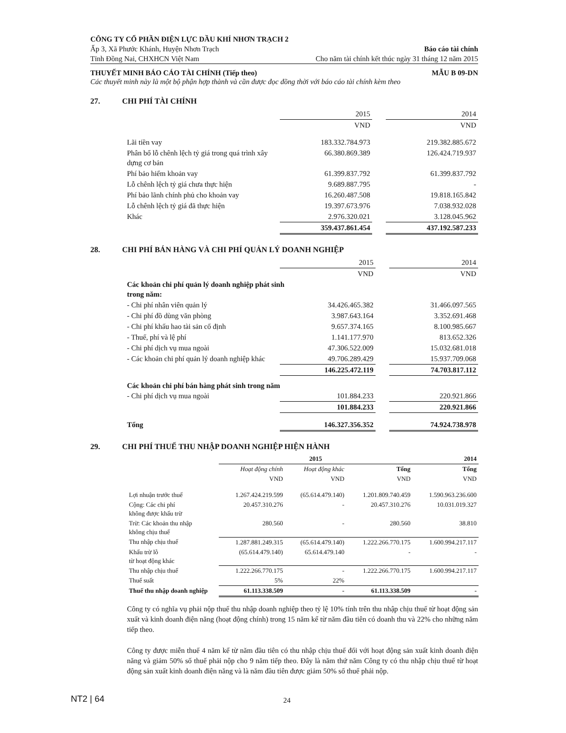CÔNG TY CỔ PHẦN ĐIỆN LỰC DẦU KHÍ NHƠN TRẠCH 2
Ấp 3, Xã Phước Khánh, Huyện Nhơn Trạch Báo cáo tài chính
Tỉnh Đồng Nai, CHXHCN Việt Nam Cho năm tài chính kết thúc ngày 31 tháng 12 năm 2015
THUYẾT MINH BÁO CÁO TÀI CHÍNH (Tiếp theo) MẪU B 09-DN
Các thuyết minh này là một bộ phận hợp thành và cần được đọc đồng thời với báo cáo tài chính kèm theo
27. CHI PHÍ TÀI CHÍNH
| | 2015 | | 2014 |
| | VND | | VND |
| Lãi tiền vay | 183.332.784.973 | | 219.382.885.672 |
| Phân bổ lỗ chênh lệch tỷ giá trong quá trình xây dựng cơ bản | 66.380.869.389 | | 126.424.719.937 |
| Phí bảo hiểm khoản vay | 61.399.837.792 | | 61.399.837.792 |
| Lỗ chênh lệch tỷ giá chưa thực hiện | 9.689.887.795 | | - |
| Phí bảo lãnh chính phủ cho khoản vay | 16.260.487.508 | | 19.818.165.842 |
| Lỗ chênh lệch tỷ giá đã thực hiện | 19.397.673.976 | | 7.038.932.028 |
| Khác | 2.976.320.021 | | 3.128.045.962 |
| | 359.437.861.454 | | 437.192.587.233 |
28. CHI PHÍ BÁN HÀNG VÀ CHI PHÍ QUẢN LÝ DOANH NGHIỆP
| | 2015 | | 2014 |
| | VND | | VND |
| Các khoản chi phí quản lý doanh nghiệp phát sinh trong năm: | | | |
| - Chi phí nhân viên quản lý | 34.426.465.382 | | 31.466.097.565 |
| - Chi phí đồ dùng văn phòng | 3.987.643.164 | | 3.352.691.468 |
| - Chi phí khấu hao tài sản cố định | 9.657.374.165 | | 8.100.985.667 |
| - Thuế, phí và lệ phí | 1.141.177.970 | | 813.652.326 |
| - Chi phí dịch vụ mua ngoài | 47.306.522.009 | | 15.032.681.018 |
| - Các khoản chi phí quản lý doanh nghiệp khác | 49.706.289.429 | | 15.937.709.068 |
| | 146.225.472.119 | | 74.703.817.112 |
| Các khoản chi phí bán hàng phát sinh trong năm | | | |
| - Chi phí dịch vụ mua ngoài | 101.884.233 | | 220.921.866 |
| | 101.884.233 | | 220.921.866 |
| Tổng | 146.327.356.352 | | 74.924.738.978 |
29. CHI PHÍ THUẾ THU NHẬP DOANH NGHIỆP HIỆN HÀNH
| | 2015 | | | 2014 |
| | Hoạt động chính | Hoạt động khác | Tổng | Tổng |
| | VND | VND | VND | VND |
| Lợi nhuận trước thuế | 1.267.424.219.599 | (65.614.479.140) | 1.201.809.740.459 | 1.590.963.236.600 |
| Cộng: Các chi phí không được khấu trừ | 20.457.310.276 | - | 20.457.310.276 | 10.031.019.327 |
| Trừ: Các khoản thu nhập không chịu thuế | 280.560 | - | 280.560 | 38.810 |
| Thu nhập chịu thuế | 1.287.881.249.315 | (65.614.479.140) | 1.222.266.770.175 | 1.600.994.217.117 |
| Khấu trừ lỗ từ hoạt động khác | (65.614.479.140) | 65.614.479.140 | - | - |
| Thu nhập chịu thuế | 1.222.266.770.175 | - | 1.222.266.770.175 | 1.600.994.217.117 |
| Thuế suất | 5% | 22% | | |
| Thuế thu nhập doanh nghiệp | 61.113.338.509 | - | 61.113.338.509 | - |
Công ty có nghĩa vụ phải nộp thuế thu nhập doanh nghiệp theo tỷ lệ 10% tính trên thu nhập chịu thuế từ hoạt động sản xuất và kinh doanh điện năng (hoạt động chính) trong 15 năm kể từ năm đầu tiên có doanh thu và 22% cho những năm tiếp theo.
Công ty được miễn thuế 4 năm kể từ năm đầu tiên có thu nhập chịu thuế đối với hoạt động sản xuất kinh doanh điện năng và giảm 50% số thuế phải nộp cho 9 năm tiếp theo. Đây là năm thứ năm Công ty có thu nhập chịu thuế từ hoạt động sản xuất kinh doanh điện năng và là năm đầu tiên được giảm 50% số thuế phải nộp.
NT2 | 64 24